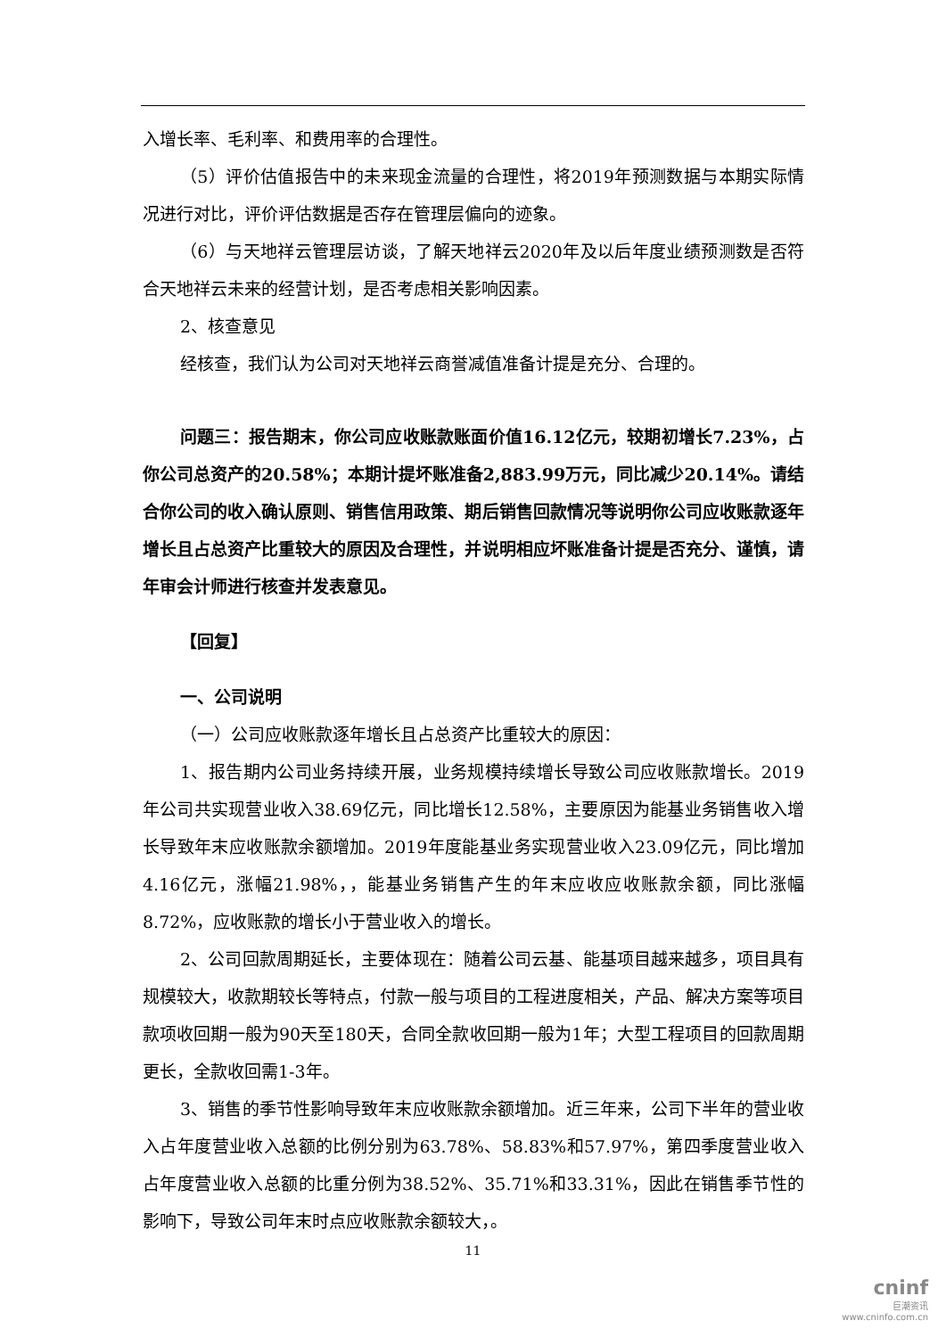入增长率、毛利率、和费用率的合理性。
（5）评价估值报告中的未来现金流量的合理性，将2019年预测数据与本期实际情况进行对比，评价评估数据是否存在管理层偏向的迹象。
（6）与天地祥云管理层访谈，了解天地祥云2020年及以后年度业绩预测数是否符合天地祥云未来的经营计划，是否考虑相关影响因素。
2、核查意见
经核查，我们认为公司对天地祥云商誉减值准备计提是充分、合理的。
问题三：报告期末，你公司应收账款账面价值16.12亿元，较期初增长7.23%，占你公司总资产的20.58%；本期计提坏账准备2,883.99万元，同比减少20.14%。请结合你公司的收入确认原则、销售信用政策、期后销售回款情况等说明你公司应收账款逐年增长且占总资产比重较大的原因及合理性，并说明相应坏账准备计提是否充分、谨慎，请年审会计师进行核查并发表意见。
【回复】
一、公司说明
（一）公司应收账款逐年增长且占总资产比重较大的原因：
1、报告期内公司业务持续开展，业务规模持续增长导致公司应收账款增长。2019年公司共实现营业收入38.69亿元，同比增长12.58%，主要原因为能基业务销售收入增长导致年末应收账款余额增加。2019年度能基业务实现营业收入23.09亿元，同比增加4.16亿元，涨幅21.98%，，能基业务销售产生的年末应收应收账款余额，同比涨幅8.72%，应收账款的增长小于营业收入的增长。
2、公司回款周期延长，主要体现在：随着公司云基、能基项目越来越多，项目具有规模较大，收款期较长等特点，付款一般与项目的工程进度相关，产品、解决方案等项目款项收回期一般为90天至180天，合同全款收回期一般为1年；大型工程项目的回款周期更长，全款收回需1-3年。
3、销售的季节性影响导致年末应收账款余额增加。近三年来，公司下半年的营业收入占年度营业收入总额的比例分别为63.78%、58.83%和57.97%，第四季度营业收入占年度营业收入总额的比重分例为38.52%、35.71%和33.31%，因此在销售季节性的影响下，导致公司年末时点应收账款余额较大，。
11
cninf
巨潮资讯
www.cninfo.com.cn